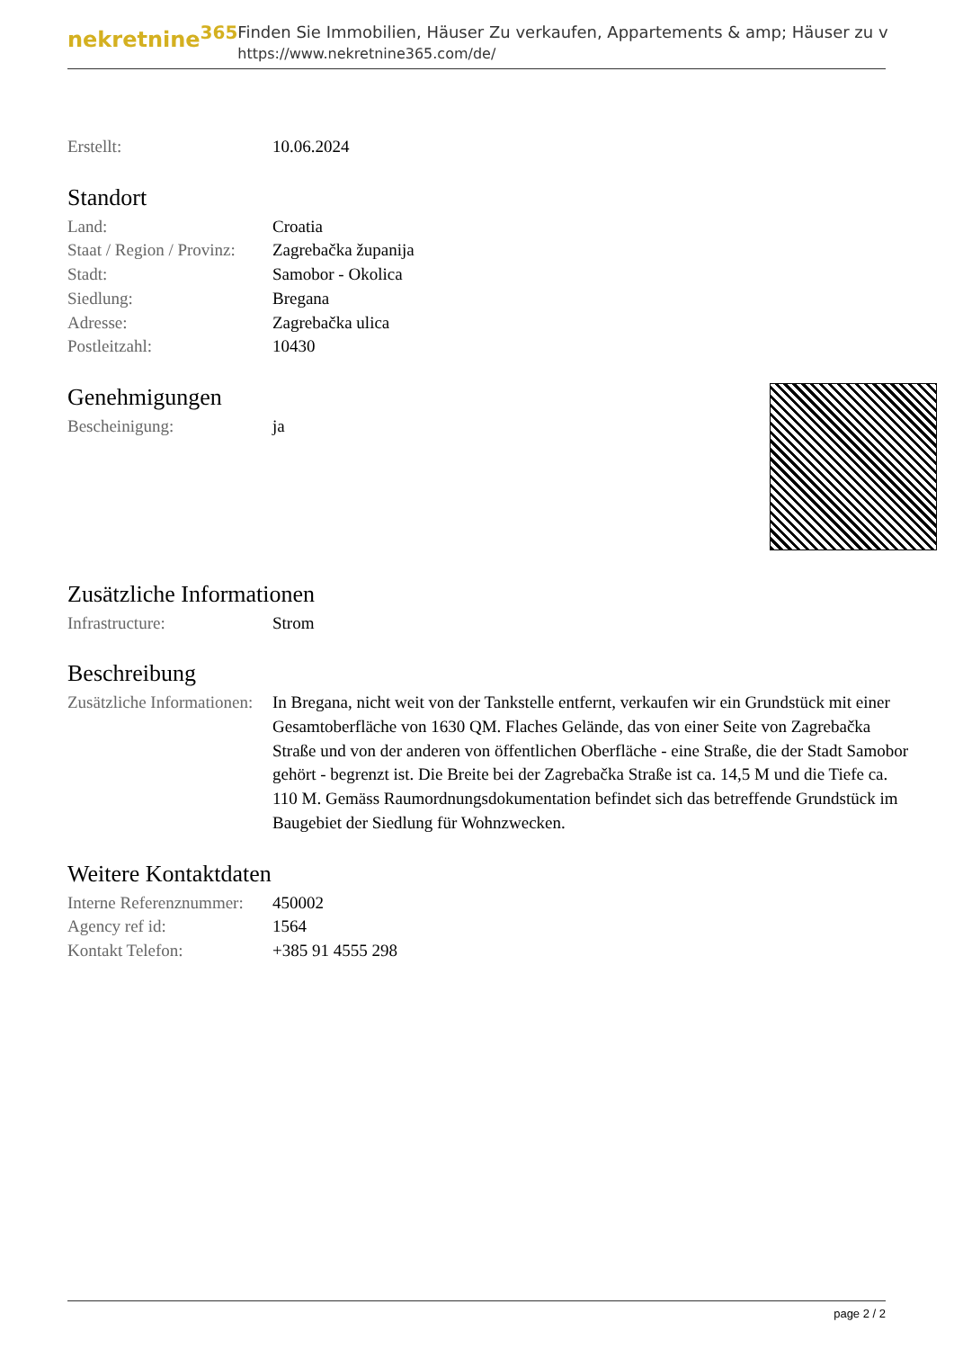nekretnine<sup>365</sup>
Finden Sie Immobilien, Häuser Zu verkaufen, Appartements & amp; Häuser zu v
https://www.nekretnine365.com/de/
| Erstellt: | 10.06.2024 |
Standort
| Land: | Croatia |
| Staat / Region / Provinz: | Zagrebačka županija |
| Stadt: | Samobor - Okolica |
| Siedlung: | Bregana |
| Adresse: | Zagrebačka ulica |
| Postleitzahl: | 10430 |
Genehmigungen
| Bescheinigung: | ja |
Zusätzliche Informationen
| Infrastructure: | Strom |
Beschreibung
| Zusätzliche Informationen: | In Bregana, nicht weit von der Tankstelle entfernt, verkaufen wir ein Grundstück mit einer Gesamtoberfläche von 1630 QM. Flaches Gelände, das von einer Seite von Zagrebačka Straße und von der anderen von öffentlichen Oberfläche - eine Straße, die der Stadt Samobor gehört - begrenzt ist. Die Breite bei der Zagrebačka Straße ist ca. 14,5 M und die Tiefe ca. 110 M. Gemäss Raumordnungsdokumentation befindet sich das betreffende Grundstück im Baugebiet der Siedlung für Wohnzwecken. |
Weitere Kontaktdaten
| Interne Referenznummer: | 450002 |
| Agency ref id: | 1564 |
| Kontakt Telefon: | +385 91 4555 298 |
page 2 / 2